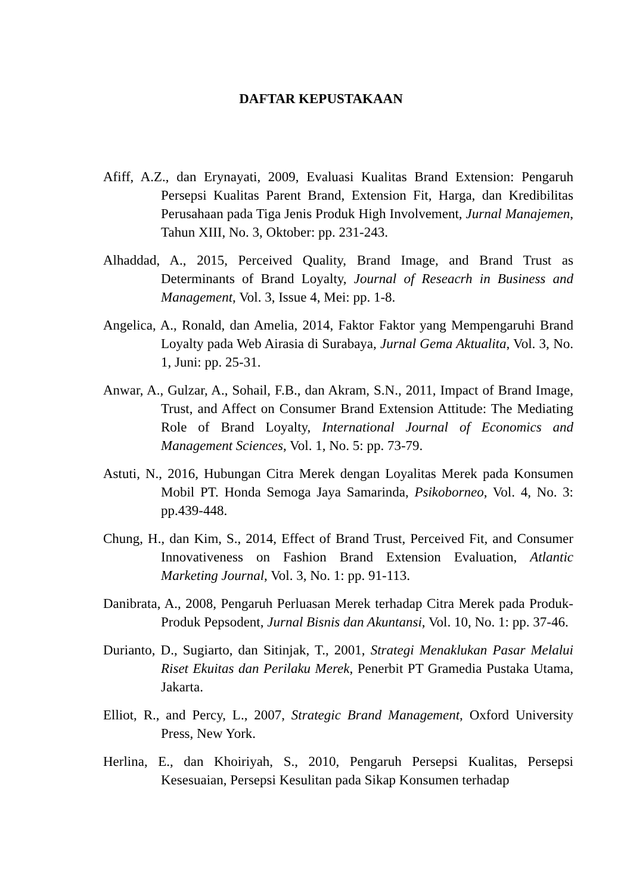DAFTAR KEPUSTAKAAN
Afiff, A.Z., dan Erynayati, 2009, Evaluasi Kualitas Brand Extension: Pengaruh Persepsi Kualitas Parent Brand, Extension Fit, Harga, dan Kredibilitas Perusahaan pada Tiga Jenis Produk High Involvement, Jurnal Manajemen, Tahun XIII, No. 3, Oktober: pp. 231-243.
Alhaddad, A., 2015, Perceived Quality, Brand Image, and Brand Trust as Determinants of Brand Loyalty, Journal of Reseacrh in Business and Management, Vol. 3, Issue 4, Mei: pp. 1-8.
Angelica, A., Ronald, dan Amelia, 2014, Faktor Faktor yang Mempengaruhi Brand Loyalty pada Web Airasia di Surabaya, Jurnal Gema Aktualita, Vol. 3, No. 1, Juni: pp. 25-31.
Anwar, A., Gulzar, A., Sohail, F.B., dan Akram, S.N., 2011, Impact of Brand Image, Trust, and Affect on Consumer Brand Extension Attitude: The Mediating Role of Brand Loyalty, International Journal of Economics and Management Sciences, Vol. 1, No. 5: pp. 73-79.
Astuti, N., 2016, Hubungan Citra Merek dengan Loyalitas Merek pada Konsumen Mobil PT. Honda Semoga Jaya Samarinda, Psikoborneo, Vol. 4, No. 3: pp.439-448.
Chung, H., dan Kim, S., 2014, Effect of Brand Trust, Perceived Fit, and Consumer Innovativeness on Fashion Brand Extension Evaluation, Atlantic Marketing Journal, Vol. 3, No. 1: pp. 91-113.
Danibrata, A., 2008, Pengaruh Perluasan Merek terhadap Citra Merek pada Produk-Produk Pepsodent, Jurnal Bisnis dan Akuntansi, Vol. 10, No. 1: pp. 37-46.
Durianto, D., Sugiarto, dan Sitinjak, T., 2001, Strategi Menaklukan Pasar Melalui Riset Ekuitas dan Perilaku Merek, Penerbit PT Gramedia Pustaka Utama, Jakarta.
Elliot, R., and Percy, L., 2007, Strategic Brand Management, Oxford University Press, New York.
Herlina, E., dan Khoiriyah, S., 2010, Pengaruh Persepsi Kualitas, Persepsi Kesesuaian, Persepsi Kesulitan pada Sikap Konsumen terhadap